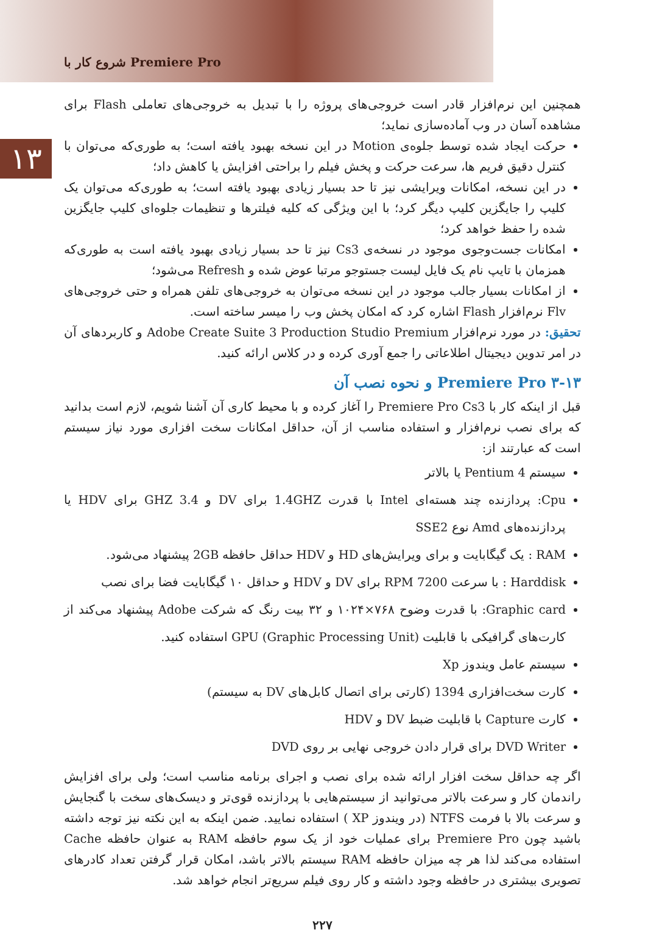شروع کار با Premiere Pro
۱۳
همچنین این نرم‌افزار قادر است خروجی‌های پروژه را با تبدیل به خروجی‌های تعاملی Flash برای مشاهده آسان در وب آماده‌سازی نماید؛
حرکت ایجاد شده توسط جلوه‌ی Motion در این نسخه بهبود یافته است؛ به طوری‌که می‌توان با کنترل دقیق فریم ها، سرعت حرکت و پخش فیلم را براحتی افزایش یا کاهش داد؛
در این نسخه، امکانات ویرایشی نیز تا حد بسیار زیادی بهبود یافته است؛ به طوری‌که می‌توان یک کلیپ را جایگزین کلیپ دیگر کرد؛ با این ویژگی که کلیه فیلترها و تنظیمات جلوه‌ای کلیپ جایگزین شده را حفظ خواهد کرد؛
امکانات جست‌وجوی موجود در نسخه‌ی Cs3 نیز تا حد بسیار زیادی بهبود یافته است به طوری‌که همزمان با تایپ نام یک فایل لیست جستوجو مرتبا عوض شده و Refresh می‌شود؛
از امکانات بسیار جالب موجود در این نسخه می‌توان به خروجی‌های تلفن همراه و حتی خروجی‌های Flv نرم‌افزار Flash اشاره کرد که امکان پخش وب را میسر ساخته است.
تحقیق: در مورد نرم‌افزار Adobe Create Suite 3 Production Studio Premium و کاربردهای آن در امر تدوین دیجیتال اطلاعاتی را جمع آوری کرده و در کلاس ارائه کنید.
۳-۱۳ Premiere Pro و نحوه نصب آن
قبل از اینکه کار با Premiere Pro Cs3 را آغاز کرده و با محیط کاری آن آشنا شویم، لازم است بدانید که برای نصب نرم‌افزار و استفاده مناسب از آن، حداقل امکانات سخت افزاری مورد نیاز سیستم است که عبارتند از:
سیستم Pentium 4 یا بالاتر
Cpu: پردازنده چند هسته‌ای Intel با قدرت 1.4GHZ برای DV و 3.4 GHZ برای HDV یا پردازنده‌های Amd نوع SSE2
RAM : یک گیگابایت و برای ویرایش‌های HD و HDV حداقل حافظه 2GB پیشنهاد می‌شود.
Harddisk : با سرعت 7200 RPM برای DV و HDV و حداقل ۱۰ گیگابایت فضا برای نصب
Graphic card: با قدرت وضوح ۷۶۸×۱۰۲۴ و ۳۲ بیت رنگ که شرکت Adobe پیشنهاد می‌کند از کارت‌های گرافیکی با قابلیت GPU (Graphic Processing Unit) استفاده کنید.
سیستم عامل ویندوز Xp
کارت سخت‌افزاری 1394 (کارتی برای اتصال کابل‌های DV به سیستم)
کارت Capture با قابلیت ضبط DV و HDV
DVD Writer برای قرار دادن خروجی نهایی بر روی DVD
اگر چه حداقل سخت افزار ارائه شده برای نصب و اجرای برنامه مناسب است؛ ولی برای افزایش راندمان کار و سرعت بالاتر می‌توانید از سیستم‌هایی با پردازنده قوی‌تر و دیسک‌های سخت با گنجایش و سرعت بالا با فرمت NTFS (در ویندوز XP ) استفاده نمایید. ضمن اینکه به این نکته نیز توجه داشته باشید چون Premiere Pro برای عملیات خود از یک سوم حافظه RAM به عنوان حافظه Cache استفاده می‌کند لذا هر چه میزان حافظه RAM سیستم بالاتر باشد، امکان قرار گرفتن تعداد کادرهای تصویری بیشتری در حافظه وجود داشته و کار روی فیلم سریع‌تر انجام خواهد شد.
۲۲۷